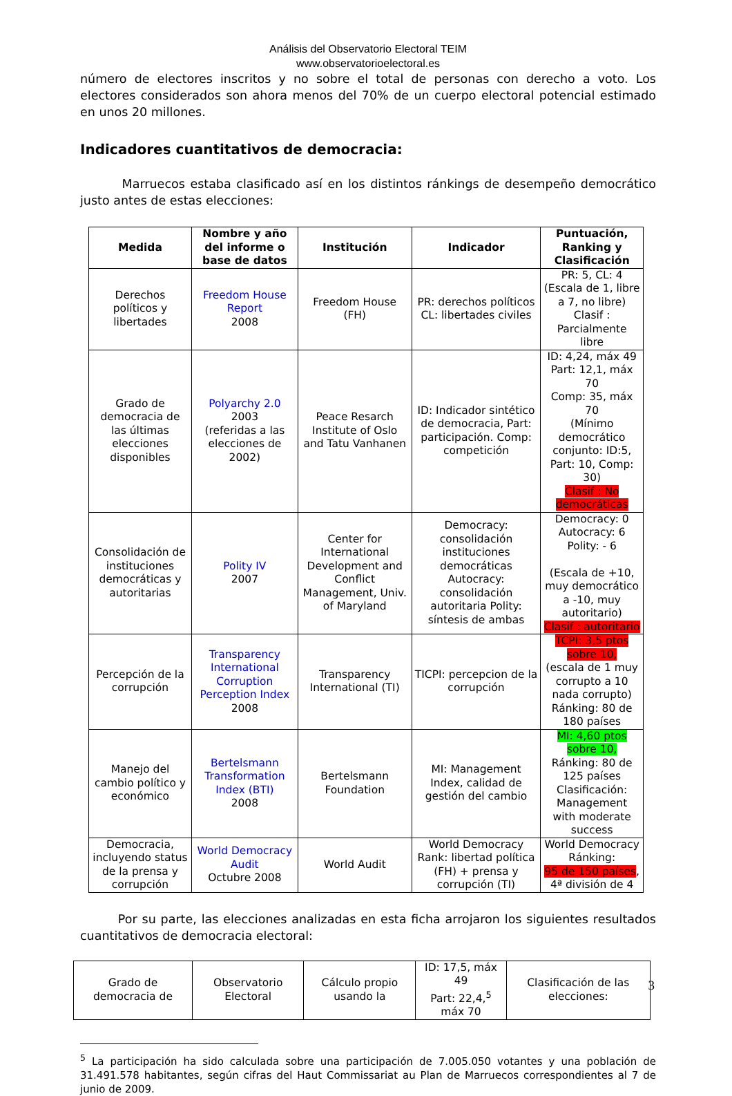Análisis del Observatorio Electoral TEIM
www.observatorioelectoral.es
número de electores inscritos y no sobre el total de personas con derecho a voto. Los electores considerados son ahora menos del 70% de un cuerpo electoral potencial estimado en unos 20 millones.
Indicadores cuantitativos de democracia:
Marruecos estaba clasificado así en los distintos ránkings de desempeño democrático justo antes de estas elecciones:
| Medida | Nombre y año del informe o base de datos | Institución | Indicador | Puntuación, Ranking y Clasificación |
| --- | --- | --- | --- | --- |
| Derechos políticos y libertades | Freedom House Report 2008 | Freedom House (FH) | PR: derechos políticos CL: libertades civiles | PR: 5, CL: 4 (Escala de 1, libre a 7, no libre) Clasif : Parcialmente libre |
| Grado de democracia de las últimas elecciones disponibles | Polyarchy 2.0 2003 (referidas a las elecciones de 2002) | Peace Resarch Institute of Oslo and Tatu Vanhanen | ID: Indicador sintético de democracia, Part: participación. Comp: competición | ID: 4,24, máx 49 Part: 12,1, máx 70 Comp: 35, máx 70 (Mínimo democrático conjunto: ID:5, Part: 10, Comp: 30) Clasif : No democráticas |
| Consolidación de instituciones democráticas y autoritarias | Polity IV 2007 | Center for International Development and Conflict Management, Univ. of Maryland | Democracy: consolidación instituciones democráticas Autocracy: consolidación autoritaria Polity: síntesis de ambas | Democracy: 0 Autocracy: 6 Polity: - 6 (Escala de +10, muy democrático a -10, muy autoritario) Clasif : autoritario |
| Percepción de la corrupción | Transparency International Corruption Perception Index 2008 | Transparency International (TI) | TICPI: percepcion de la corrupción | TCPI: 3,5 ptos sobre 10, (escala de 1 muy corrupto a 10 nada corrupto) Ránking: 80 de 180 países |
| Manejo del cambio político y económico | Bertelsmann Transformation Index (BTI) 2008 | Bertelsmann Foundation | MI: Management Index, calidad de gestión del cambio | MI: 4,60 ptos sobre 10, Ránking: 80 de 125 países Clasificación: Management with moderate success |
| Democracia, incluyendo status de la prensa y corrupción | World Democracy Audit Octubre 2008 | World Audit | World Democracy Rank: libertad política (FH) + prensa y corrupción (TI) | World Democracy Ránking: 95 de 150 países , 4ª división de 4 |
Por su parte, las elecciones analizadas en esta ficha arrojaron los siguientes resultados cuantitativos de democracia electoral:
| Grado de democracia de | Observatorio Electoral | Cálculo propio usando la | ID: 17,5, máx 49 Part: 22,4,<sup>5</sup> máx 70 | Clasificación de las elecciones: |
<sup>5</sup> La participación ha sido calculada sobre una participación de 7.005.050 votantes y una población de 31.491.578 habitantes, según cifras del Haut Commissariat au Plan de Marruecos correspondientes al 7 de junio de 2009.
3